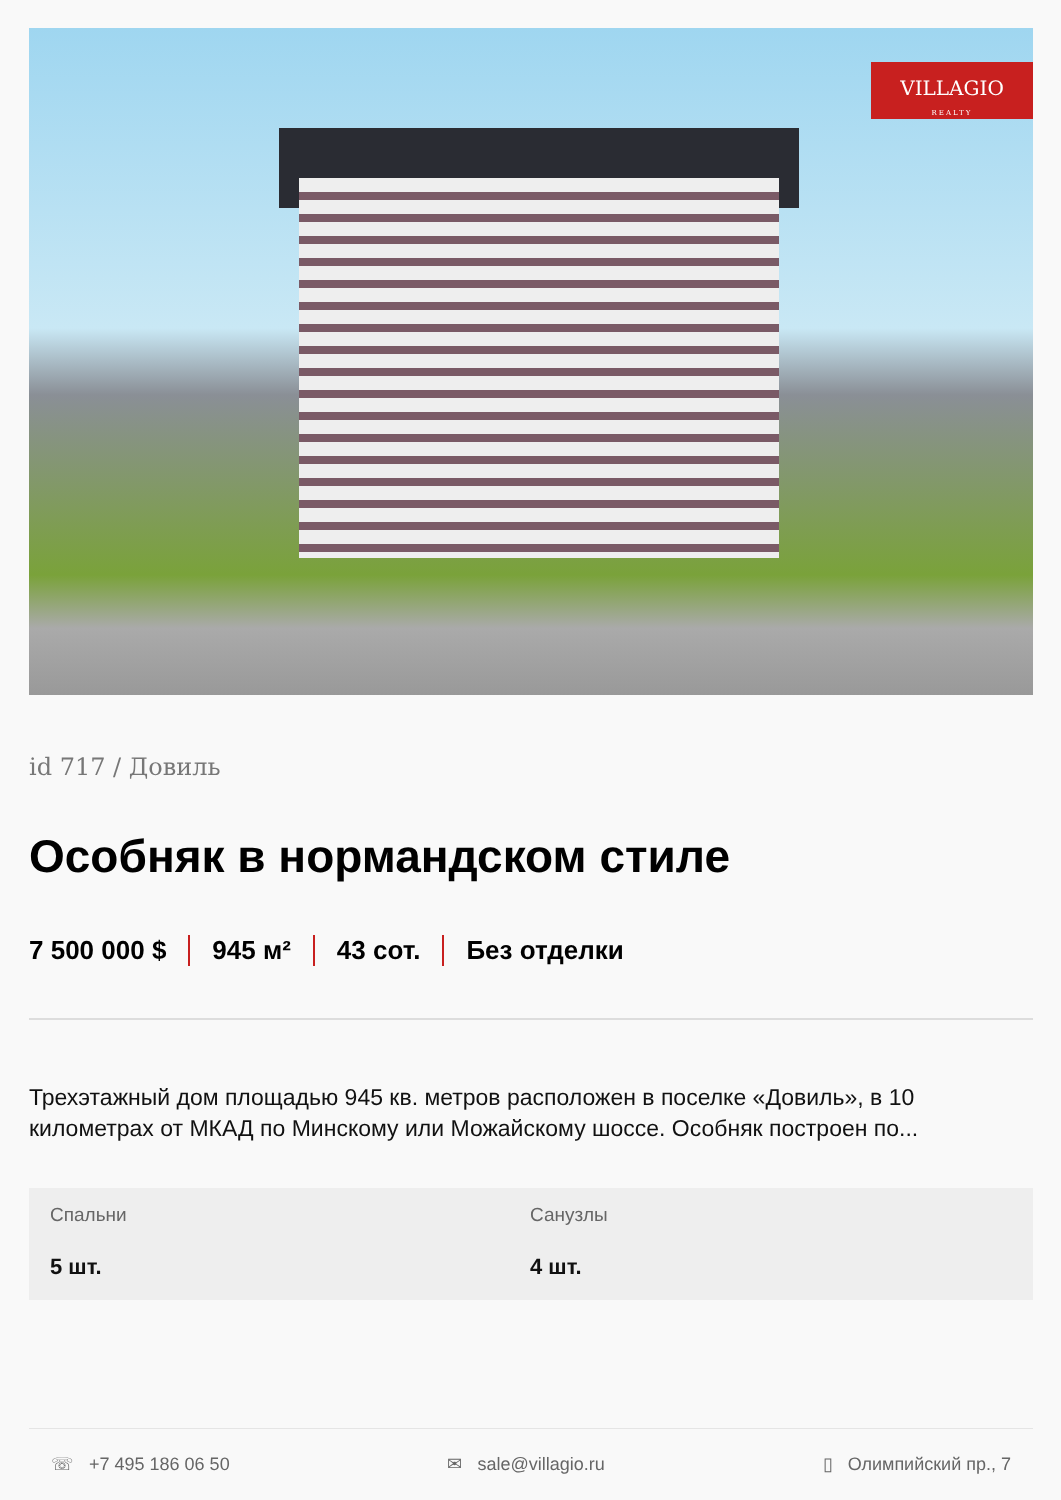VILLAGIO
REALTY
id 717 / Довиль
Особняк в нормандском стиле
7 500 000 $ 945 м² 43 сот. Без отделки
Трехэтажный дом площадью 945 кв. метров расположен в поселке «Довиль», в 10 километрах от МКАД по Минскому или Можайскому шоссе. Особняк построен по...
Спальни
5 шт.
Санузлы
4 шт.
☏ +7 495 186 06 50 ✉ sale@villagio.ru ▯ Олимпийский пр., 7